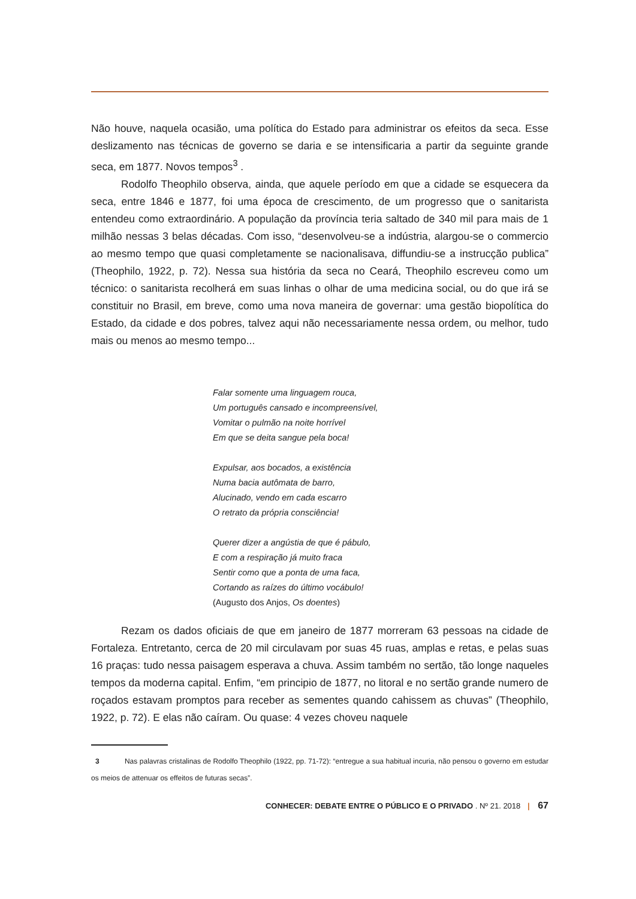Não houve, naquela ocasião, uma política do Estado para administrar os efeitos da seca. Esse deslizamento nas técnicas de governo se daria e se intensificaria a partir da seguinte grande seca, em 1877. Novos tempos<sup>3</sup> .
Rodolfo Theophilo observa, ainda, que aquele período em que a cidade se esquecera da seca, entre 1846 e 1877, foi uma época de crescimento, de um progresso que o sanitarista entendeu como extraordinário. A população da província teria saltado de 340 mil para mais de 1 milhão nessas 3 belas décadas. Com isso, “desenvolveu-se a indústria, alargou-se o commercio ao mesmo tempo que quasi completamente se nacionalisava, diffundiu-se a instrucção publica” (Theophilo, 1922, p. 72). Nessa sua história da seca no Ceará, Theophilo escreveu como um técnico: o sanitarista recolherá em suas linhas o olhar de uma medicina social, ou do que irá se constituir no Brasil, em breve, como uma nova maneira de governar: uma gestão biopolítica do Estado, da cidade e dos pobres, talvez aqui não necessariamente nessa ordem, ou melhor, tudo mais ou menos ao mesmo tempo...
Falar somente uma linguagem rouca,
Um português cansado e incompreensível,
Vomitar o pulmão na noite horrível
Em que se deita sangue pela boca!
Expulsar, aos bocados, a existência
Numa bacia autômata de barro,
Alucinado, vendo em cada escarro
O retrato da própria consciência!
Querer dizer a angústia de que é pábulo,
E com a respiração já muito fraca
Sentir como que a ponta de uma faca,
Cortando as raízes do último vocábulo!
(Augusto dos Anjos, Os doentes)
Rezam os dados oficiais de que em janeiro de 1877 morreram 63 pessoas na cidade de Fortaleza. Entretanto, cerca de 20 mil circulavam por suas 45 ruas, amplas e retas, e pelas suas 16 praças: tudo nessa paisagem esperava a chuva. Assim também no sertão, tão longe naqueles tempos da moderna capital. Enfim, “em principio de 1877, no litoral e no sertão grande numero de roçados estavam promptos para receber as sementes quando cahissem as chuvas” (Theophilo, 1922, p. 72). E elas não caíram. Ou quase: 4 vezes choveu naquele
3 Nas palavras cristalinas de Rodolfo Theophilo (1922, pp. 71-72): “entregue a sua habitual incuria, não pensou o governo em estudar os meios de attenuar os effeitos de futuras secas”.
CONHECER: DEBATE ENTRE O PÚBLICO E O PRIVADO . Nº 21. 2018 | 67